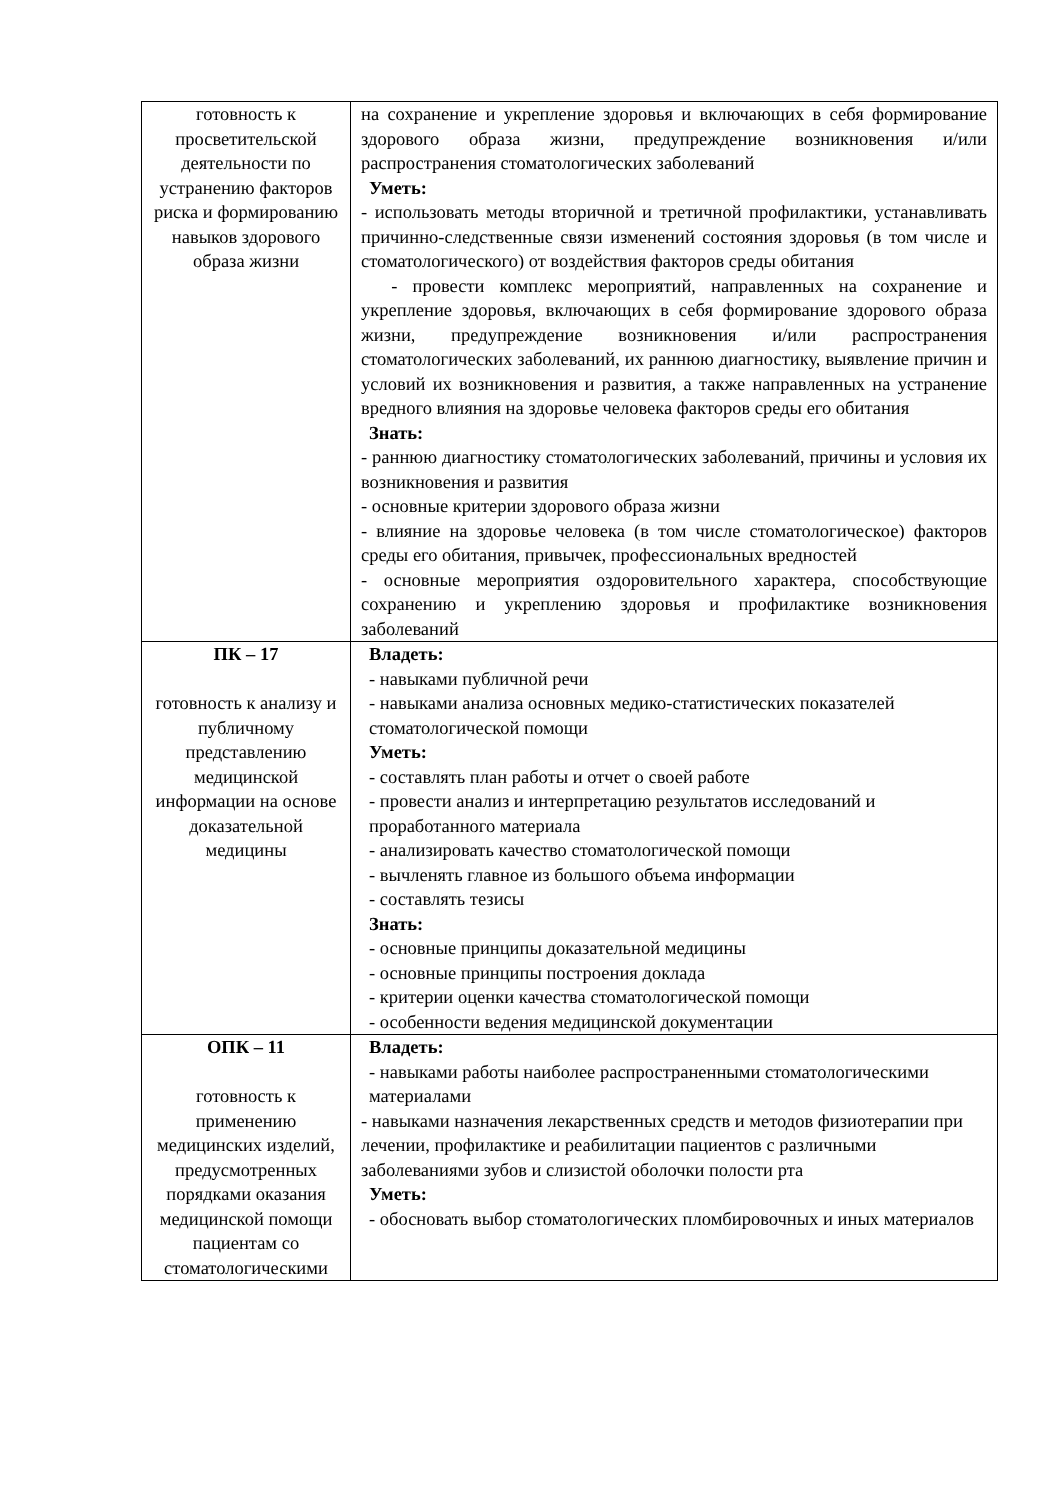| готовность к просветительской деятельности по устранению факторов риска и формированию навыков здорового образа жизни | на сохранение и укрепление здоровья и включающих в себя формирование здорового образа жизни, предупреждение возникновения и/или распространения стоматологических заболеваний Уметь: - использовать методы вторичной и третичной профилактики, устанавливать причинно-следственные связи изменений состояния здоровья (в том числе и стоматологического) от воздействия факторов среды обитания - провести комплекс мероприятий, направленных на сохранение и укрепление здоровья, включающих в себя формирование здорового образа жизни, предупреждение возникновения и/или распространения стоматологических заболеваний, их раннюю диагностику, выявление причин и условий их возникновения и развития, а также направленных на устранение вредного влияния на здоровье человека факторов среды его обитания Знать: - раннюю диагностику стоматологических заболеваний, причины и условия их возникновения и развития - основные критерии здорового образа жизни - влияние на здоровье человека (в том числе стоматологическое) факторов среды его обитания, привычек, профессиональных вредностей - основные мероприятия оздоровительного характера, способствующие сохранению и укреплению здоровья и профилактике возникновения заболеваний |
| ПК – 17 готовность к анализу и публичному представлению медицинской информации на основе доказательной медицины | Владеть: - навыками публичной речи - навыками анализа основных медико-статистических показателей стоматологической помощи Уметь: - составлять план работы и отчет о своей работе - провести анализ и интерпретацию результатов исследований и проработанного материала - анализировать качество стоматологической помощи - вычленять главное из большого объема информации - составлять тезисы Знать: - основные принципы доказательной медицины - основные принципы построения доклада - критерии оценки качества стоматологической помощи - особенности ведения медицинской документации |
| ОПК – 11 готовность к применению медицинских изделий, предусмотренных порядками оказания медицинской помощи пациентам со стоматологическими | Владеть: - навыками работы наиболее распространенными стоматологическими материалами - навыками назначения лекарственных средств и методов физиотерапии при лечении, профилактике и реабилитации пациентов с различными заболеваниями зубов и слизистой оболочки полости рта Уметь: - обосновать выбор стоматологических пломбировочных и иных материалов |